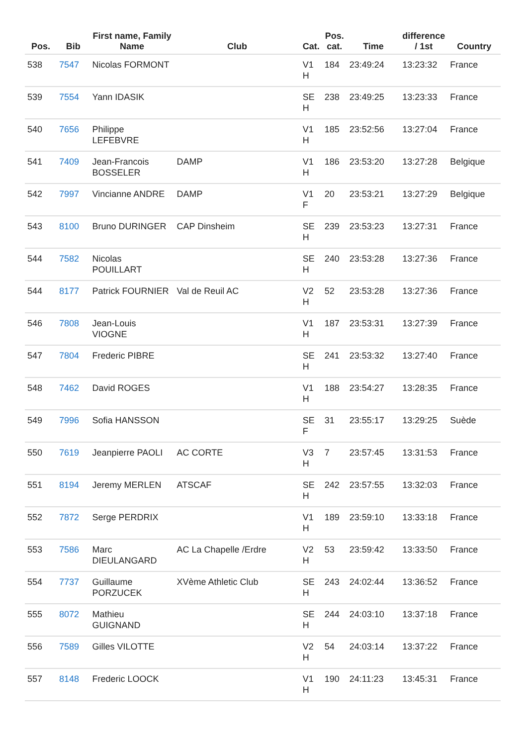| Pos. | Bib | First name, Family Name | Club | Cat. | Pos. cat. | Time | difference / 1st | Country |
| --- | --- | --- | --- | --- | --- | --- | --- | --- |
| 538 | 7547 | Nicolas FORMONT | | V1 H | 184 | 23:49:24 | 13:23:32 | France |
| 539 | 7554 | Yann IDASIK | | SE H | 238 | 23:49:25 | 13:23:33 | France |
| 540 | 7656 | Philippe LEFEBVRE | | V1 H | 185 | 23:52:56 | 13:27:04 | France |
| 541 | 7409 | Jean-Francois BOSSELER | DAMP | V1 H | 186 | 23:53:20 | 13:27:28 | Belgique |
| 542 | 7997 | Vincianne ANDRE | DAMP | V1 F | 20 | 23:53:21 | 13:27:29 | Belgique |
| 543 | 8100 | Bruno DURINGER | CAP Dinsheim | SE H | 239 | 23:53:23 | 13:27:31 | France |
| 544 | 7582 | Nicolas POUILLART | | SE H | 240 | 23:53:28 | 13:27:36 | France |
| 544 | 8177 | Patrick FOURNIER | Val de Reuil AC | V2 H | 52 | 23:53:28 | 13:27:36 | France |
| 546 | 7808 | Jean-Louis VIOGNE | | V1 H | 187 | 23:53:31 | 13:27:39 | France |
| 547 | 7804 | Frederic PIBRE | | SE H | 241 | 23:53:32 | 13:27:40 | France |
| 548 | 7462 | David ROGES | | V1 H | 188 | 23:54:27 | 13:28:35 | France |
| 549 | 7996 | Sofia HANSSON | | SE F | 31 | 23:55:17 | 13:29:25 | Suède |
| 550 | 7619 | Jeanpierre PAOLI | AC CORTE | V3 H | 7 | 23:57:45 | 13:31:53 | France |
| 551 | 8194 | Jeremy MERLEN | ATSCAF | SE H | 242 | 23:57:55 | 13:32:03 | France |
| 552 | 7872 | Serge PERDRIX | | V1 H | 189 | 23:59:10 | 13:33:18 | France |
| 553 | 7586 | Marc DIEULANGARD | AC La Chapelle /Erdre | V2 H | 53 | 23:59:42 | 13:33:50 | France |
| 554 | 7737 | Guillaume PORZUCEK | XVème Athletic Club | SE H | 243 | 24:02:44 | 13:36:52 | France |
| 555 | 8072 | Mathieu GUIGNAND | | SE H | 244 | 24:03:10 | 13:37:18 | France |
| 556 | 7589 | Gilles VILOTTE | | V2 H | 54 | 24:03:14 | 13:37:22 | France |
| 557 | 8148 | Frederic LOOCK | | V1 H | 190 | 24:11:23 | 13:45:31 | France |